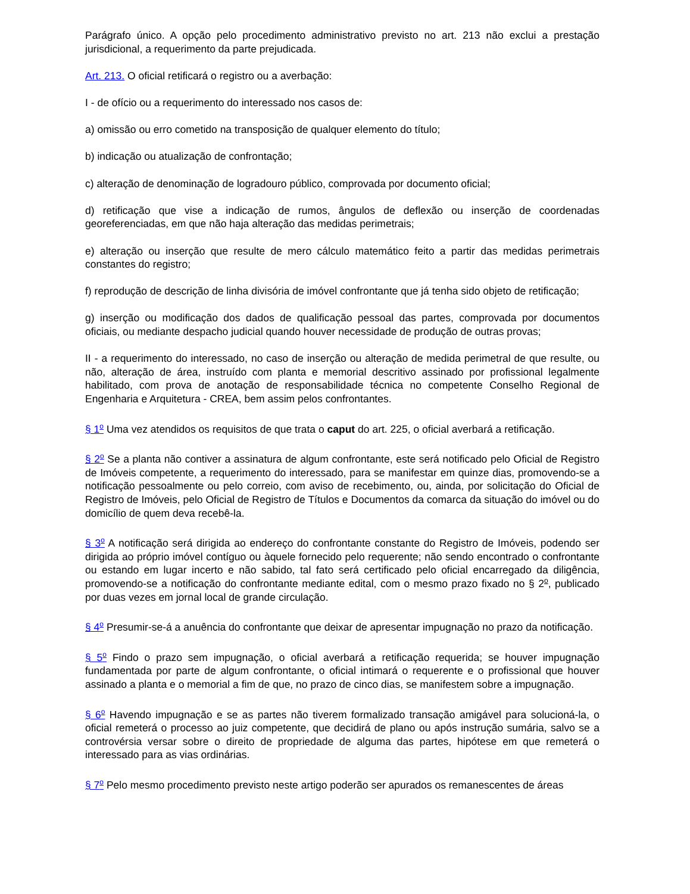Parágrafo único. A opção pelo procedimento administrativo previsto no art. 213 não exclui a prestação jurisdicional, a requerimento da parte prejudicada.
Art. 213. O oficial retificará o registro ou a averbação:
I - de ofício ou a requerimento do interessado nos casos de:
a) omissão ou erro cometido na transposição de qualquer elemento do título;
b) indicação ou atualização de confrontação;
c) alteração de denominação de logradouro público, comprovada por documento oficial;
d) retificação que vise a indicação de rumos, ângulos de deflexão ou inserção de coordenadas georeferenciadas, em que não haja alteração das medidas perimetrais;
e) alteração ou inserção que resulte de mero cálculo matemático feito a partir das medidas perimetrais constantes do registro;
f) reprodução de descrição de linha divisória de imóvel confrontante que já tenha sido objeto de retificação;
g) inserção ou modificação dos dados de qualificação pessoal das partes, comprovada por documentos oficiais, ou mediante despacho judicial quando houver necessidade de produção de outras provas;
II - a requerimento do interessado, no caso de inserção ou alteração de medida perimetral de que resulte, ou não, alteração de área, instruído com planta e memorial descritivo assinado por profissional legalmente habilitado, com prova de anotação de responsabilidade técnica no competente Conselho Regional de Engenharia e Arquitetura - CREA, bem assim pelos confrontantes.
§ 1<sup>o</sup> Uma vez atendidos os requisitos de que trata o caput do art. 225, o oficial averbará a retificação.
§ 2<sup>o</sup> Se a planta não contiver a assinatura de algum confrontante, este será notificado pelo Oficial de Registro de Imóveis competente, a requerimento do interessado, para se manifestar em quinze dias, promovendo-se a notificação pessoalmente ou pelo correio, com aviso de recebimento, ou, ainda, por solicitação do Oficial de Registro de Imóveis, pelo Oficial de Registro de Títulos e Documentos da comarca da situação do imóvel ou do domicílio de quem deva recebê-la.
§ 3<sup>o</sup> A notificação será dirigida ao endereço do confrontante constante do Registro de Imóveis, podendo ser dirigida ao próprio imóvel contíguo ou àquele fornecido pelo requerente; não sendo encontrado o confrontante ou estando em lugar incerto e não sabido, tal fato será certificado pelo oficial encarregado da diligência, promovendo-se a notificação do confrontante mediante edital, com o mesmo prazo fixado no § 2<sup>o</sup>, publicado por duas vezes em jornal local de grande circulação.
§ 4<sup>o</sup> Presumir-se-á a anuência do confrontante que deixar de apresentar impugnação no prazo da notificação.
§ 5<sup>o</sup> Findo o prazo sem impugnação, o oficial averbará a retificação requerida; se houver impugnação fundamentada por parte de algum confrontante, o oficial intimará o requerente e o profissional que houver assinado a planta e o memorial a fim de que, no prazo de cinco dias, se manifestem sobre a impugnação.
§ 6<sup>o</sup> Havendo impugnação e se as partes não tiverem formalizado transação amigável para solucioná-la, o oficial remeterá o processo ao juiz competente, que decidirá de plano ou após instrução sumária, salvo se a controvérsia versar sobre o direito de propriedade de alguma das partes, hipótese em que remeterá o interessado para as vias ordinárias.
§ 7<sup>o</sup> Pelo mesmo procedimento previsto neste artigo poderão ser apurados os remanescentes de áreas